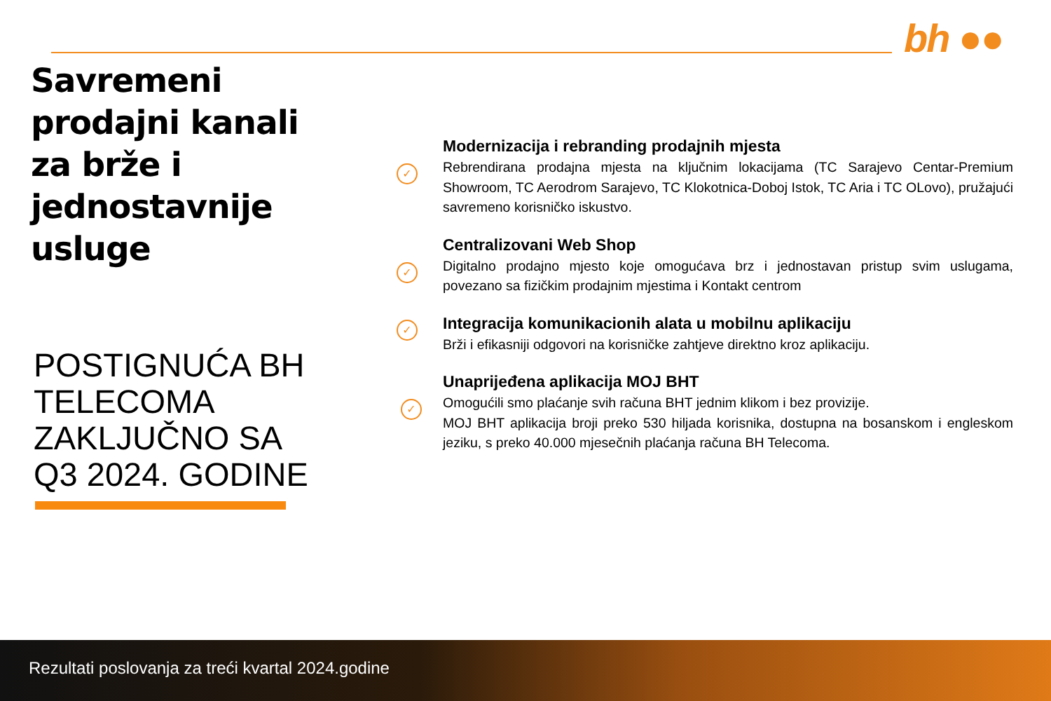bh ●●
Savremeni prodajni kanali za brže i jednostavnije usluge
POSTIGNUĆA BH TELECOMA ZAKLJUČNO SA Q3 2024. GODINE
✓
Modernizacija i rebranding prodajnih mjesta
Rebrendirana prodajna mjesta na ključnim lokacijama (TC Sarajevo Centar-Premium Showroom, TC Aerodrom Sarajevo, TC Klokotnica-Doboj Istok, TC Aria i TC OLovo), pružajući savremeno korisničko iskustvo.
✓
Centralizovani Web Shop
Digitalno prodajno mjesto koje omogućava brz i jednostavan pristup svim uslugama, povezano sa fizičkim prodajnim mjestima i Kontakt centrom
✓
Integracija komunikacionih alata u mobilnu aplikaciju
Brži i efikasniji odgovori na korisničke zahtjeve direktno kroz aplikaciju.
✓
Unaprijeđena aplikacija MOJ BHT
Omogućili smo plaćanje svih računa BHT jednim klikom i bez provizije.
MOJ BHT aplikacija broji preko 530 hiljada korisnika, dostupna na bosanskom i engleskom jeziku, s preko 40.000 mjesečnih plaćanja računa BH Telecoma.
Rezultati poslovanja za treći kvartal 2024.godine